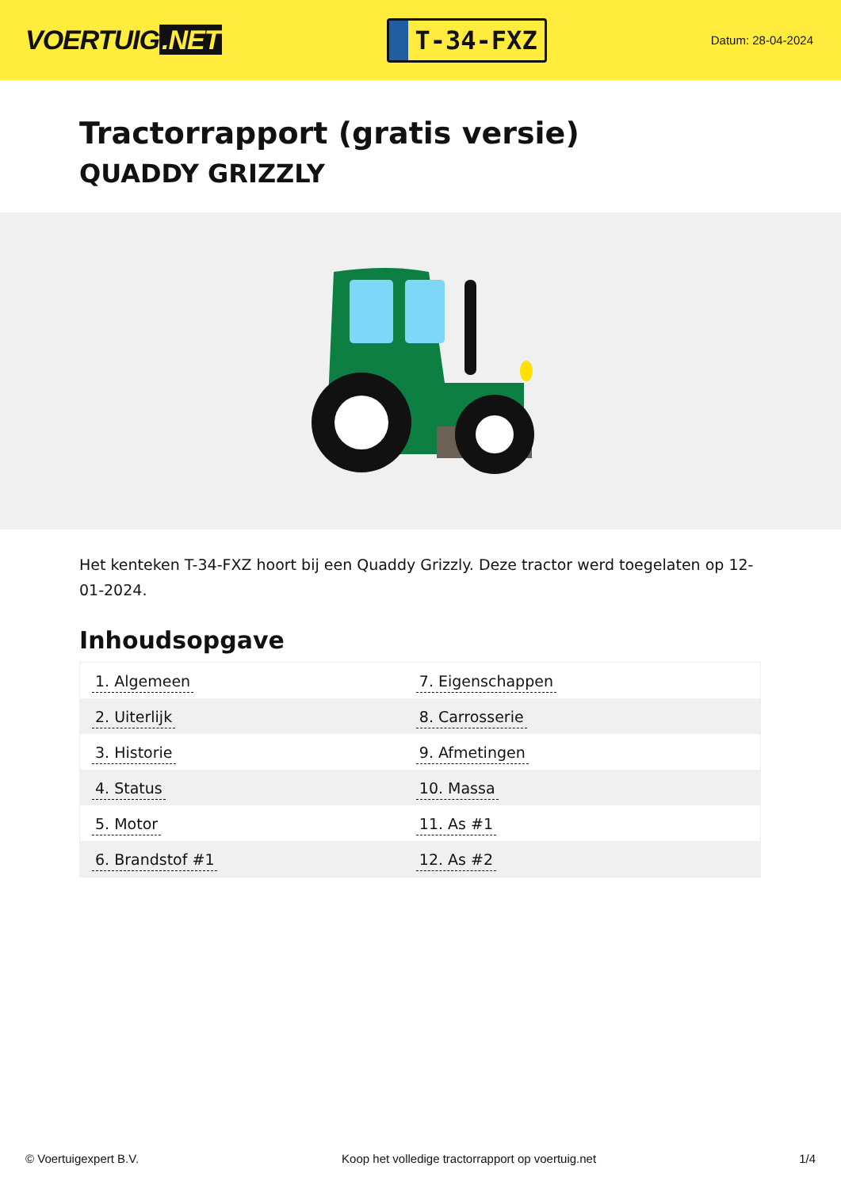VOERTUIG.NET
T-34-FXZ
Datum: 28-04-2024
Tractorrapport (gratis versie)
QUADDY GRIZZLY
Het kenteken T-34-FXZ hoort bij een Quaddy Grizzly. Deze tractor werd toegelaten op 12-01-2024.
Inhoudsopgave
| 1. Algemeen | 7. Eigenschappen |
| 2. Uiterlijk | 8. Carrosserie |
| 3. Historie | 9. Afmetingen |
| 4. Status | 10. Massa |
| 5. Motor | 11. As #1 |
| 6. Brandstof #1 | 12. As #2 |
© Voertuigexpert B.V. Koop het volledige tractorrapport op voertuig.net 1/4